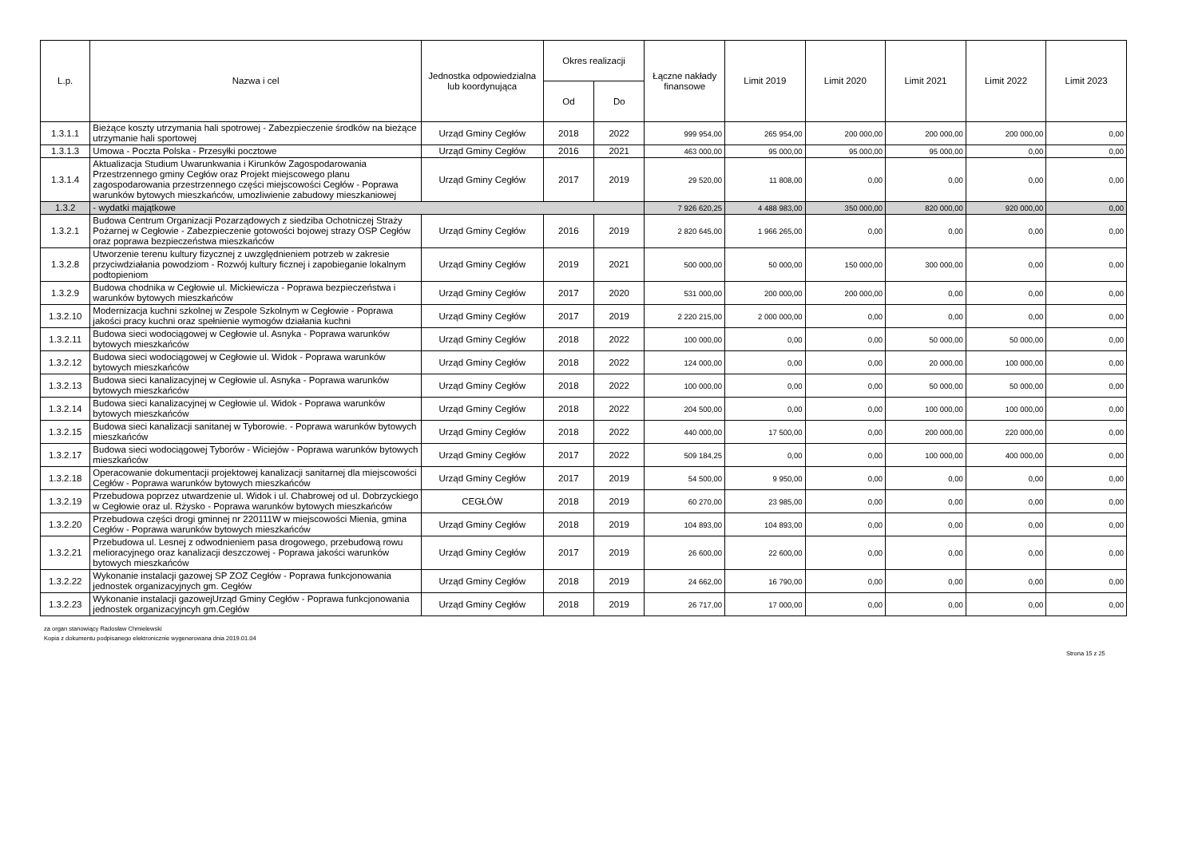| L.p. | Nazwa i cel | Jednostka odpowiedzialna lub koordynująca | Okres realizacji | | Łączne nakłady finansowe | Limit 2019 | Limit 2020 | Limit 2021 | Limit 2022 | Limit 2023 |
| --- | --- | --- | --- | --- | --- | --- | --- | --- | --- | --- |
| | | | Od | Do | | | | | | |
| 1.3.1.1 | Bieżące koszty utrzymania hali spotrowej - Zabezpieczenie środków na bieżące utrzymanie hali sportowej | Urząd Gminy Cegłów | 2018 | 2022 | 999 954,00 | 265 954,00 | 200 000,00 | 200 000,00 | 200 000,00 | 0,00 |
| 1.3.1.3 | Umowa - Poczta Polska - Przesyłki pocztowe | Urząd Gminy Cegłów | 2016 | 2021 | 463 000,00 | 95 000,00 | 95 000,00 | 95 000,00 | 0,00 | 0,00 |
| 1.3.1.4 | Aktualizacja Studium Uwarunkwania i Kirunków Zagospodarowania Przestrzennego gminy Cegłów oraz Projekt miejscowego planu zagospodarowania przestrzennego części miejscowości Cegłów - Poprawa warunków bytowych mieszkańców, umozliwienie zabudowy mieszkaniowej | Urząd Gminy Cegłów | 2017 | 2019 | 29 520,00 | 11 808,00 | 0,00 | 0,00 | 0,00 | 0,00 |
| 1.3.2 | - wydatki majątkowe | | | | 7 926 620,25 | 4 488 983,00 | 350 000,00 | 820 000,00 | 920 000,00 | 0,00 |
| 1.3.2.1 | Budowa Centrum Organizacji Pozarządowych z siedziba Ochotniczej Straży Pożarnej w Cegłowie - Zabezpieczenie gotowości bojowej strazy OSP Cegłów oraz poprawa bezpieczeństwa mieszkańców | Urząd Gminy Cegłów | 2016 | 2019 | 2 820 645,00 | 1 966 265,00 | 0,00 | 0,00 | 0,00 | 0,00 |
| 1.3.2.8 | Utworzenie terenu kultury fizycznej z uwzględnieniem potrzeb w zakresie przyciwdziałania powodziom - Rozwój kultury ficznej i zapobieganie lokalnym podtopieniom | Urząd Gminy Cegłów | 2019 | 2021 | 500 000,00 | 50 000,00 | 150 000,00 | 300 000,00 | 0,00 | 0,00 |
| 1.3.2.9 | Budowa chodnika w Cegłowie ul. Mickiewicza - Poprawa bezpieczeństwa i warunków bytowych mieszkańców | Urząd Gminy Cegłów | 2017 | 2020 | 531 000,00 | 200 000,00 | 200 000,00 | 0,00 | 0,00 | 0,00 |
| 1.3.2.10 | Modernizacja kuchni szkolnej w Zespole Szkolnym w Cegłowie - Poprawa jakości pracy kuchni oraz spełnienie wymogów działania kuchni | Urząd Gminy Cegłów | 2017 | 2019 | 2 220 215,00 | 2 000 000,00 | 0,00 | 0,00 | 0,00 | 0,00 |
| 1.3.2.11 | Budowa sieci wodociągowej w Cegłowie ul. Asnyka - Poprawa warunków bytowych mieszkańców | Urząd Gminy Cegłów | 2018 | 2022 | 100 000,00 | 0,00 | 0,00 | 50 000,00 | 50 000,00 | 0,00 |
| 1.3.2.12 | Budowa sieci wodociągowej w Cegłowie ul. Widok - Poprawa warunków bytowych mieszkańców | Urząd Gminy Cegłów | 2018 | 2022 | 124 000,00 | 0,00 | 0,00 | 20 000,00 | 100 000,00 | 0,00 |
| 1.3.2.13 | Budowa sieci kanalizacyjnej w Cegłowie ul. Asnyka - Poprawa warunków bytowych mieszkańców | Urząd Gminy Cegłów | 2018 | 2022 | 100 000,00 | 0,00 | 0,00 | 50 000,00 | 50 000,00 | 0,00 |
| 1.3.2.14 | Budowa sieci kanalizacyjnej w Cegłowie ul. Widok - Poprawa warunków bytowych mieszkańców | Urząd Gminy Cegłów | 2018 | 2022 | 204 500,00 | 0,00 | 0,00 | 100 000,00 | 100 000,00 | 0,00 |
| 1.3.2.15 | Budowa sieci kanalizacji sanitanej w Tyborowie. - Poprawa warunków bytowych mieszkańców | Urząd Gminy Cegłów | 2018 | 2022 | 440 000,00 | 17 500,00 | 0,00 | 200 000,00 | 220 000,00 | 0,00 |
| 1.3.2.17 | Budowa sieci wodociągowej Tyborów - Wiciejów - Poprawa warunków bytowych mieszkańców | Urząd Gminy Cegłów | 2017 | 2022 | 509 184,25 | 0,00 | 0,00 | 100 000,00 | 400 000,00 | 0,00 |
| 1.3.2.18 | Operacowanie dokumentacji projektowej kanalizacji sanitarnej dla miejscowości Cegłów - Poprawa warunków bytowych mieszkańców | Urząd Gminy Cegłów | 2017 | 2019 | 54 500,00 | 9 950,00 | 0,00 | 0,00 | 0,00 | 0,00 |
| 1.3.2.19 | Przebudowa poprzez utwardzenie ul. Widok i ul. Chabrowej od ul. Dobrzyckiego w Cegłowie oraz ul. Rżysko - Poprawa warunków bytowych mieszkańców | CEGŁÓW | 2018 | 2019 | 60 270,00 | 23 985,00 | 0,00 | 0,00 | 0,00 | 0,00 |
| 1.3.2.20 | Przebudowa części drogi gminnej nr 220111W w miejscowości Mienia, gmina Cegłów - Poprawa warunków bytowych mieszkańców | Urząd Gminy Cegłów | 2018 | 2019 | 104 893,00 | 104 893,00 | 0,00 | 0,00 | 0,00 | 0,00 |
| 1.3.2.21 | Przebudowa ul. Lesnej z odwodnieniem pasa drogowego, przebudową rowu melioracyjnego oraz kanalizacji deszczowej - Poprawa jakości warunków bytowych mieszkańców | Urząd Gminy Cegłów | 2017 | 2019 | 26 600,00 | 22 600,00 | 0,00 | 0,00 | 0,00 | 0,00 |
| 1.3.2.22 | Wykonanie instalacji gazowej SP ZOZ Cegłów - Poprawa funkcjonowania jednostek organizacyjnych gm. Cegłów | Urząd Gminy Cegłów | 2018 | 2019 | 24 662,00 | 16 790,00 | 0,00 | 0,00 | 0,00 | 0,00 |
| 1.3.2.23 | Wykonanie instalacji gazowejUrząd Gminy Cegłów - Poprawa funkcjonowania jednostek organizacyjncyh gm.Cegłów | Urząd Gminy Cegłów | 2018 | 2019 | 26 717,00 | 17 000,00 | 0,00 | 0,00 | 0,00 | 0,00 |
za organ stanowiący Radosław Chmielewski
Kopia z dokumentu podpisanego elektronicznie wygenerowana dnia 2019.01.04
Strona 15 z 25